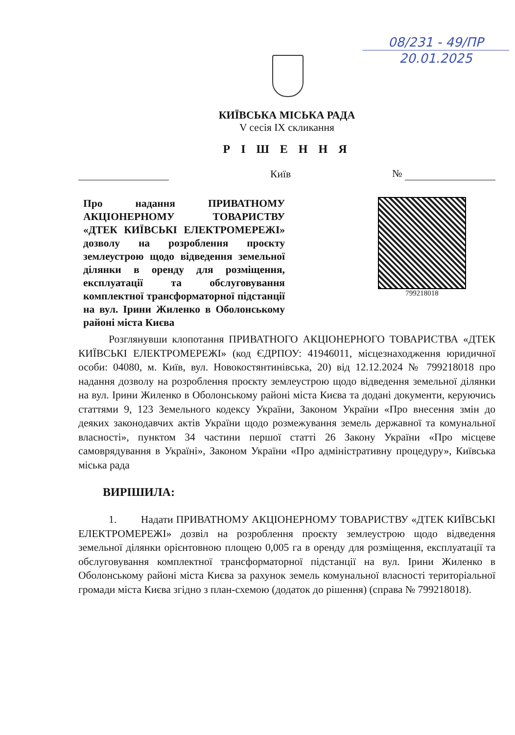08/231 - 49/ПР
20.01.2025
КИЇВСЬКА МІСЬКА РАДА
V сесія IX скликання
Р І Ш Е Н Н Я
Київ №
Про надання ПРИВАТНОМУ АКЦІОНЕРНОМУ ТОВАРИСТВУ «ДТЕК КИЇВСЬКІ ЕЛЕКТРОМЕРЕЖІ» дозволу на розроблення проєкту землеустрою щодо відведення земельної ділянки в оренду для розміщення, експлуатації та обслуговування комплектної трансформаторної підстанції на вул. Ірини Жиленко в Оболонському районі міста Києва
799218018
Розглянувши клопотання ПРИВАТНОГО АКЦІОНЕРНОГО ТОВАРИСТВА «ДТЕК КИЇВСЬКІ ЕЛЕКТРОМЕРЕЖІ» (код ЄДРПОУ: 41946011, місцезнаходження юридичної особи: 04080, м. Київ, вул. Новокостянтинівська, 20) від 12.12.2024 № 799218018 про надання дозволу на розроблення проєкту землеустрою щодо відведення земельної ділянки на вул. Ірини Жиленко в Оболонському районі міста Києва та додані документи, керуючись статтями 9, 123 Земельного кодексу України, Законом України «Про внесення змін до деяких законодавчих актів України щодо розмежування земель державної та комунальної власності», пунктом 34 частини першої статті 26 Закону України «Про місцеве самоврядування в Україні», Законом України «Про адміністративну процедуру», Київська міська рада
ВИРІШИЛА:
1. Надати ПРИВАТНОМУ АКЦІОНЕРНОМУ ТОВАРИСТВУ «ДТЕК КИЇВСЬКІ ЕЛЕКТРОМЕРЕЖІ» дозвіл на розроблення проєкту землеустрою щодо відведення земельної ділянки орієнтовною площею 0,005 га в оренду для розміщення, експлуатації та обслуговування комплектної трансформаторної підстанції на вул. Ірини Жиленко в Оболонському районі міста Києва за рахунок земель комунальної власності територіальної громади міста Києва згідно з план-схемою (додаток до рішення) (справа № 799218018).